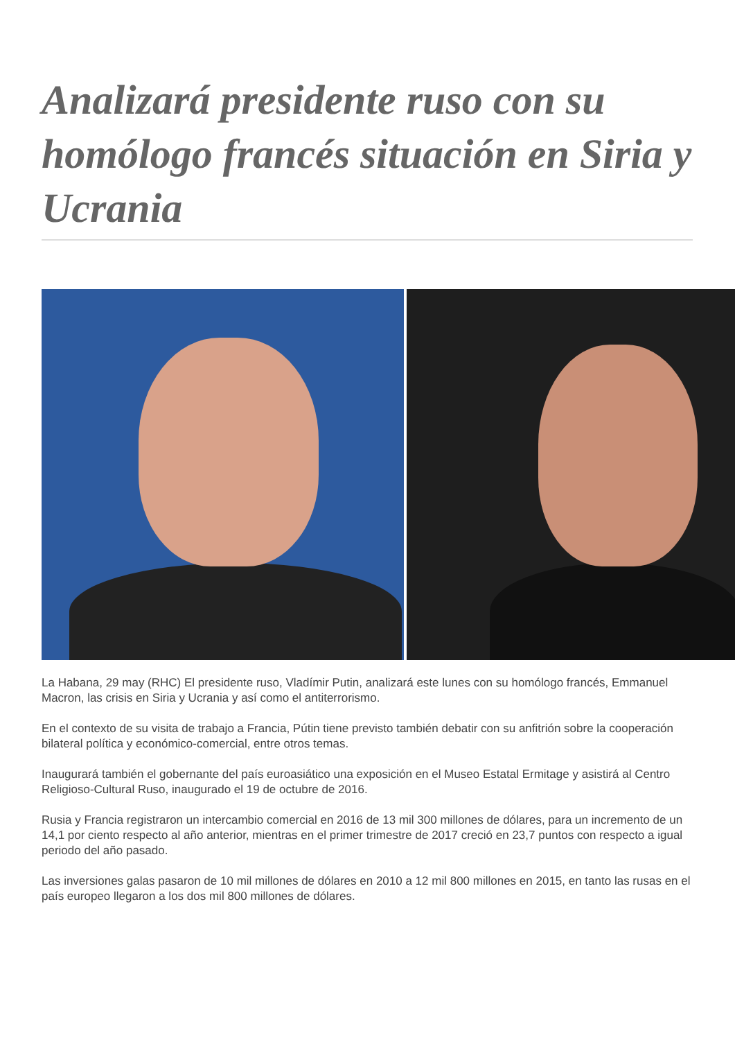Analizará presidente ruso con su homólogo francés situación en Siria y Ucrania
La Habana, 29 may (RHC) El presidente ruso, Vladímir Putin, analizará este lunes con su homólogo francés, Emmanuel Macron, las crisis en Siria y Ucrania y así como el antiterrorismo.
En el contexto de su visita de trabajo a Francia, Pútin tiene previsto también debatir con su anfitrión sobre la cooperación bilateral política y económico-comercial, entre otros temas.
Inaugurará también el gobernante del país euroasiático una exposición en el Museo Estatal Ermitage y asistirá al Centro Religioso-Cultural Ruso, inaugurado el 19 de octubre de 2016.
Rusia y Francia registraron un intercambio comercial en 2016 de 13 mil 300 millones de dólares, para un incremento de un 14,1 por ciento respecto al año anterior, mientras en el primer trimestre de 2017 creció en 23,7 puntos con respecto a igual periodo del año pasado.
Las inversiones galas pasaron de 10 mil millones de dólares en 2010 a 12 mil 800 millones en 2015, en tanto las rusas en el país europeo llegaron a los dos mil 800 millones de dólares.